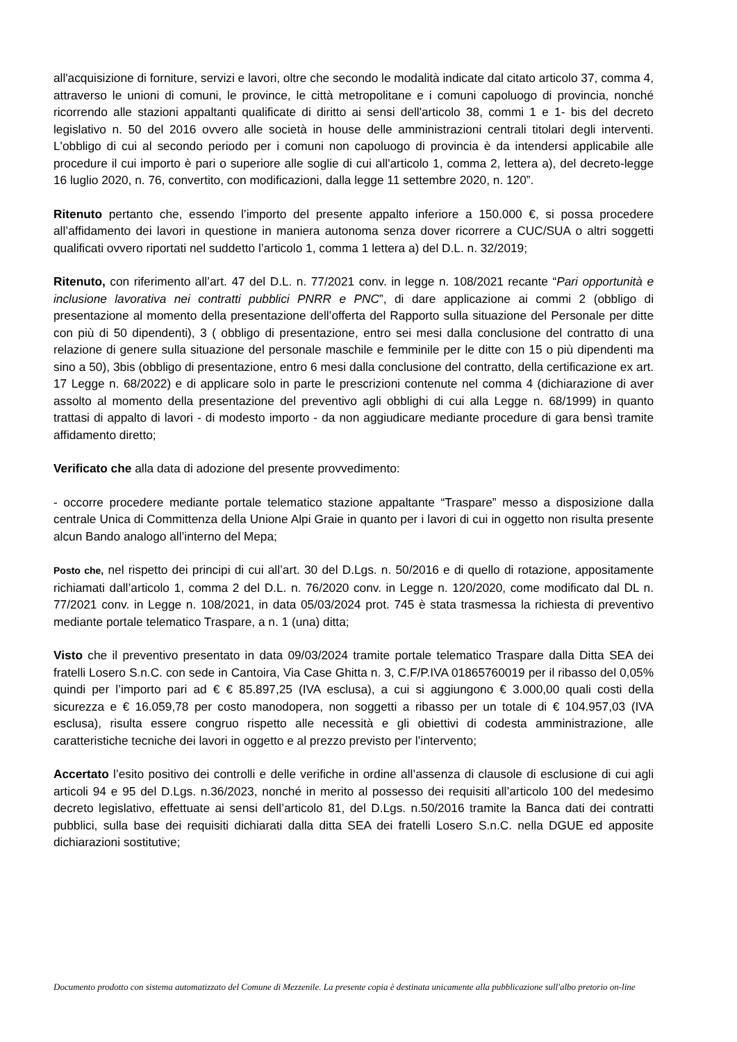all'acquisizione di forniture, servizi e lavori, oltre che secondo le modalità indicate dal citato articolo 37, comma 4, attraverso le unioni di comuni, le province, le città metropolitane e i comuni capoluogo di provincia, nonché ricorrendo alle stazioni appaltanti qualificate di diritto ai sensi dell'articolo 38, commi 1 e 1- bis del decreto legislativo n. 50 del 2016 ovvero alle società in house delle amministrazioni centrali titolari degli interventi. L'obbligo di cui al secondo periodo per i comuni non capoluogo di provincia è da intendersi applicabile alle procedure il cui importo è pari o superiore alle soglie di cui all'articolo 1, comma 2, lettera a), del decreto-legge 16 luglio 2020, n. 76, convertito, con modificazioni, dalla legge 11 settembre 2020, n. 120”.
Ritenuto pertanto che, essendo l’importo del presente appalto inferiore a 150.000 €, si possa procedere all’affidamento dei lavori in questione in maniera autonoma senza dover ricorrere a CUC/SUA o altri soggetti qualificati ovvero riportati nel suddetto l’articolo 1, comma 1 lettera a) del D.L. n. 32/2019;
Ritenuto, con riferimento all’art. 47 del D.L. n. 77/2021 conv. in legge n. 108/2021 recante “Pari opportunità e inclusione lavorativa nei contratti pubblici PNRR e PNC”, di dare applicazione ai commi 2 (obbligo di presentazione al momento della presentazione dell’offerta del Rapporto sulla situazione del Personale per ditte con più di 50 dipendenti), 3 ( obbligo di presentazione, entro sei mesi dalla conclusione del contratto di una relazione di genere sulla situazione del personale maschile e femminile per le ditte con 15 o più dipendenti ma sino a 50), 3bis (obbligo di presentazione, entro 6 mesi dalla conclusione del contratto, della certificazione ex art. 17 Legge n. 68/2022) e di applicare solo in parte le prescrizioni contenute nel comma 4 (dichiarazione di aver assolto al momento della presentazione del preventivo agli obblighi di cui alla Legge n. 68/1999) in quanto trattasi di appalto di lavori - di modesto importo - da non aggiudicare mediante procedure di gara bensì tramite affidamento diretto;
Verificato che alla data di adozione del presente provvedimento:
- occorre procedere mediante portale telematico stazione appaltante “Traspare” messo a disposizione dalla centrale Unica di Committenza della Unione Alpi Graie in quanto per i lavori di cui in oggetto non risulta presente alcun Bando analogo all’interno del Mepa;
Posto che, nel rispetto dei principi di cui all’art. 30 del D.Lgs. n. 50/2016 e di quello di rotazione, appositamente richiamati dall’articolo 1, comma 2 del D.L. n. 76/2020 conv. in Legge n. 120/2020, come modificato dal DL n. 77/2021 conv. in Legge n. 108/2021, in data 05/03/2024 prot. 745 è stata trasmessa la richiesta di preventivo mediante portale telematico Traspare, a n. 1 (una) ditta;
Visto che il preventivo presentato in data 09/03/2024 tramite portale telematico Traspare dalla Ditta SEA dei fratelli Losero S.n.C. con sede in Cantoira, Via Case Ghitta n. 3, C.F/P.IVA 01865760019 per il ribasso del 0,05% quindi per l’importo pari ad € € 85.897,25 (IVA esclusa), a cui si aggiungono € 3.000,00 quali costi della sicurezza e € 16.059,78 per costo manodopera, non soggetti a ribasso per un totale di € 104.957,03 (IVA esclusa), risulta essere congruo rispetto alle necessità e gli obiettivi di codesta amministrazione, alle caratteristiche tecniche dei lavori in oggetto e al prezzo previsto per l’intervento;
Accertato l’esito positivo dei controlli e delle verifiche in ordine all’assenza di clausole di esclusione di cui agli articoli 94 e 95 del D.Lgs. n.36/2023, nonché in merito al possesso dei requisiti all’articolo 100 del medesimo decreto legislativo, effettuate ai sensi dell’articolo 81, del D.Lgs. n.50/2016 tramite la Banca dati dei contratti pubblici, sulla base dei requisiti dichiarati dalla ditta SEA dei fratelli Losero S.n.C. nella DGUE ed apposite dichiarazioni sostitutive;
Documento prodotto con sistema automatizzato del Comune di Mezzenile. La presente copia è destinata unicamente alla pubblicazione sull'albo pretorio on-line